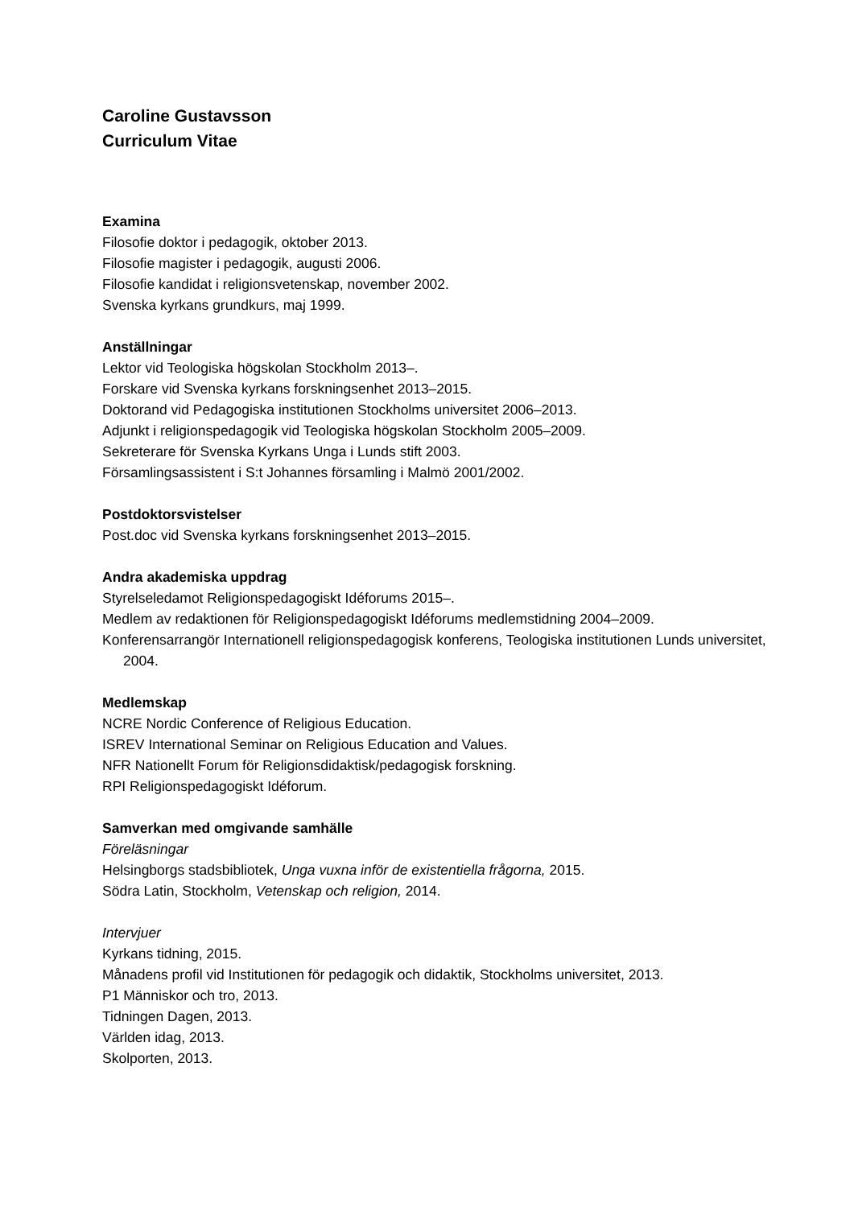Caroline Gustavsson
Curriculum Vitae
Examina
Filosofie doktor i pedagogik, oktober 2013.
Filosofie magister i pedagogik, augusti 2006.
Filosofie kandidat i religionsvetenskap, november 2002.
Svenska kyrkans grundkurs, maj 1999.
Anställningar
Lektor vid Teologiska högskolan Stockholm 2013–.
Forskare vid Svenska kyrkans forskningsenhet 2013–2015.
Doktorand vid Pedagogiska institutionen Stockholms universitet 2006–2013.
Adjunkt i religionspedagogik vid Teologiska högskolan Stockholm 2005–2009.
Sekreterare för Svenska Kyrkans Unga i Lunds stift 2003.
Församlingsassistent i S:t Johannes församling i Malmö 2001/2002.
Postdoktorsvistelser
Post.doc vid Svenska kyrkans forskningsenhet 2013–2015.
Andra akademiska uppdrag
Styrelseledamot Religionspedagogiskt Idéforums 2015–.
Medlem av redaktionen för Religionspedagogiskt Idéforums medlemstidning 2004–2009.
Konferensarrangör Internationell religionspedagogisk konferens, Teologiska institutionen Lunds universitet, 2004.
Medlemskap
NCRE Nordic Conference of Religious Education.
ISREV International Seminar on Religious Education and Values.
NFR Nationellt Forum för Religionsdidaktisk/pedagogisk forskning.
RPI Religionspedagogiskt Idéforum.
Samverkan med omgivande samhälle
Föreläsningar
Helsingborgs stadsbibliotek, Unga vuxna inför de existentiella frågorna, 2015.
Södra Latin, Stockholm, Vetenskap och religion, 2014.
Intervjuer
Kyrkans tidning, 2015.
Månadens profil vid Institutionen för pedagogik och didaktik, Stockholms universitet, 2013.
P1 Människor och tro, 2013.
Tidningen Dagen, 2013.
Världen idag, 2013.
Skolporten, 2013.